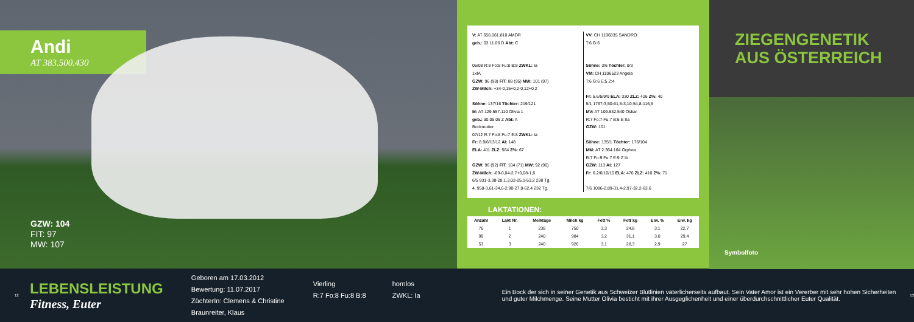Andi
AT 383.500.430
GZW: 104
FIT: 97
MW: 107
V: AT 656.061.810 AMOR
geb.: 03.11.06 D Abt: C
05/08 R:8 Fo:8 Fu:8 B:8 ZWKL: Ia
1xIA
GZW: 96 (98) FIT: 88 (95) MW: 101 (97)
ZW-Milch: +34-0,15+0,2-0,12+0,2
Söhne: 137/16 Töchter: 219/121
M: AT 129.557.110 Olivia 1
geb.: 30.05.06 Z Abt: A
Bockmutter
07/12 R:7 Fo:8 Fu:7 E:8 ZWKL: Ia
Fr: 8.9/6/13/12 AI: 148
ELA: 411 ZLZ: 564 Z%: 67
GZW: 96 (92) FIT: 104 (71) MW: 92 (90)
ZW-Milch: -69-0,04-2,7+0,08-1,6
6/5 831-3,38-28,1,3,02-25,1-53,2 238 Tg.
4. 958-3,61-34,6-2,90-27,8-62,4 232 Tg.
VV: CH 1196035 SANDRO
T:6 G:6
Söhne: 3/6 Töchter: 0/3
VM: CH 1106523 Angela
T:6 G:6 E:5 Z:4
Fr: 5.6/5/9/9 ELA: 330 ZLZ: 426 Z%: 40
5/1 1767-3,50-61,8-3,10-54,8-116,6
MV: AT 109.532.540 Oskar
R:7 Fo:7 Fu:7 B:6 E IIa
GZW: 101
Söhne: 135/1 Töchter: 176/104
MM: AT 2.364.164 Orphea
R:7 Fo:9 Fu:7 E:9 Z Ib
GZW: 113 AI: 127
Fr: 6.2/6/10/10 ELA: 476 ZLZ: 410 Z%: 71
7/6 1086-2,89-31,4-2,97-32,2-63,6
LAKTATIONEN:
| Anzahl | Lakt Nr. | Melktage | Milch kg | Fett % | Fett kg | Eiw. % | Eiw. kg |
| --- | --- | --- | --- | --- | --- | --- | --- |
| 76 | 1 | 238 | 750 | 3,3 | 24,8 | 3,1 | 22,7 |
| 99 | 2 | 240 | 984 | 3,2 | 31,1 | 3,0 | 29,4 |
| 53 | 3 | 240 | 926 | 3,1 | 28,3 | 2,9 | 27 |
ZIEGENGENETIK
AUS ÖSTERREICH
Symbolfoto
12
LEBENSLEISTUNG
Fitness, Euter
Geboren am 17.03.2012
Bewertung: 11.07.2017
ZüchterIn: Clemens & Christine Braunreiter, Klaus
Vierling
R:7 Fo:8 Fu:8 B:8
hornlos
ZWKL: Ia
Ein Bock der sich in seiner Genetik aus Schweizer Blutlinien väterlicherseits aufbaut. Sein Vater Amor ist ein Vererber mit sehr hohen Sicherheiten und guter Milchmenge. Seine Mutter Olivia besticht mit ihrer Ausgeglichenheit und einer überdurchschnittlicher Euter Qualität.
13